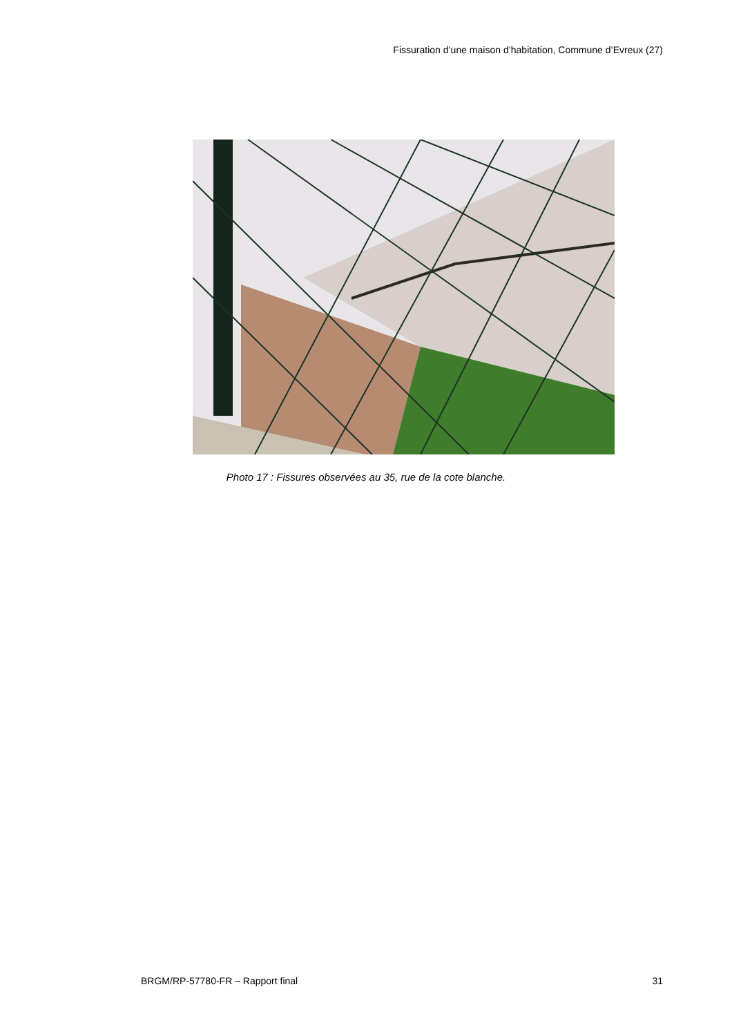Fissuration d’une maison d’habitation, Commune d’Evreux (27)
Photo 17 : Fissures observées au 35, rue de la cote blanche.
BRGM/RP-57780-FR – Rapport final 31